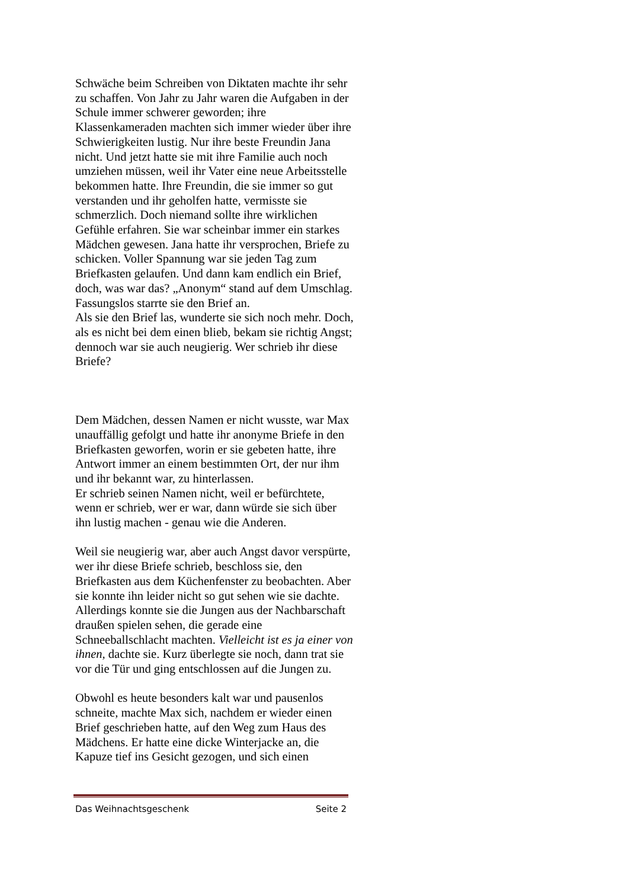Schwäche beim Schreiben von Diktaten machte ihr sehr zu schaffen. Von Jahr zu Jahr waren die Aufgaben in der Schule immer schwerer geworden; ihre Klassenkameraden machten sich immer wieder über ihre Schwierigkeiten lustig. Nur ihre beste Freundin Jana nicht. Und jetzt hatte sie mit ihre Familie auch noch umziehen müssen, weil ihr Vater eine neue Arbeitsstelle bekommen hatte. Ihre Freundin, die sie immer so gut verstanden und ihr geholfen hatte, vermisste sie schmerzlich. Doch niemand sollte ihre wirklichen Gefühle erfahren. Sie war scheinbar immer ein starkes Mädchen gewesen. Jana hatte ihr versprochen, Briefe zu schicken. Voller Spannung war sie jeden Tag zum Briefkasten gelaufen. Und dann kam endlich ein Brief, doch, was war das? „Anonym“ stand auf dem Umschlag. Fassungslos starrte sie den Brief an.
Als sie den Brief las, wunderte sie sich noch mehr. Doch, als es nicht bei dem einen blieb, bekam sie richtig Angst; dennoch war sie auch neugierig. Wer schrieb ihr diese Briefe?
Dem Mädchen, dessen Namen er nicht wusste, war Max unauffällig gefolgt und hatte ihr anonyme Briefe in den Briefkasten geworfen, worin er sie gebeten hatte, ihre Antwort immer an einem bestimmten Ort, der nur ihm und ihr bekannt war, zu hinterlassen.
Er schrieb seinen Namen nicht, weil er befürchtete, wenn er schrieb, wer er war, dann würde sie sich über ihn lustig machen - genau wie die Anderen.
Weil sie neugierig war, aber auch Angst davor verspürte, wer ihr diese Briefe schrieb, beschloss sie, den Briefkasten aus dem Küchenfenster zu beobachten. Aber sie konnte ihn leider nicht so gut sehen wie sie dachte. Allerdings konnte sie die Jungen aus der Nachbarschaft draußen spielen sehen, die gerade eine Schneeballschlacht machten. Vielleicht ist es ja einer von ihnen, dachte sie. Kurz überlegte sie noch, dann trat sie vor die Tür und ging entschlossen auf die Jungen zu.
Obwohl es heute besonders kalt war und pausenlos schneite, machte Max sich, nachdem er wieder einen Brief geschrieben hatte, auf den Weg zum Haus des Mädchens. Er hatte eine dicke Winterjacke an, die Kapuze tief ins Gesicht gezogen, und sich einen
Das Weihnachtsgeschenk Seite 2